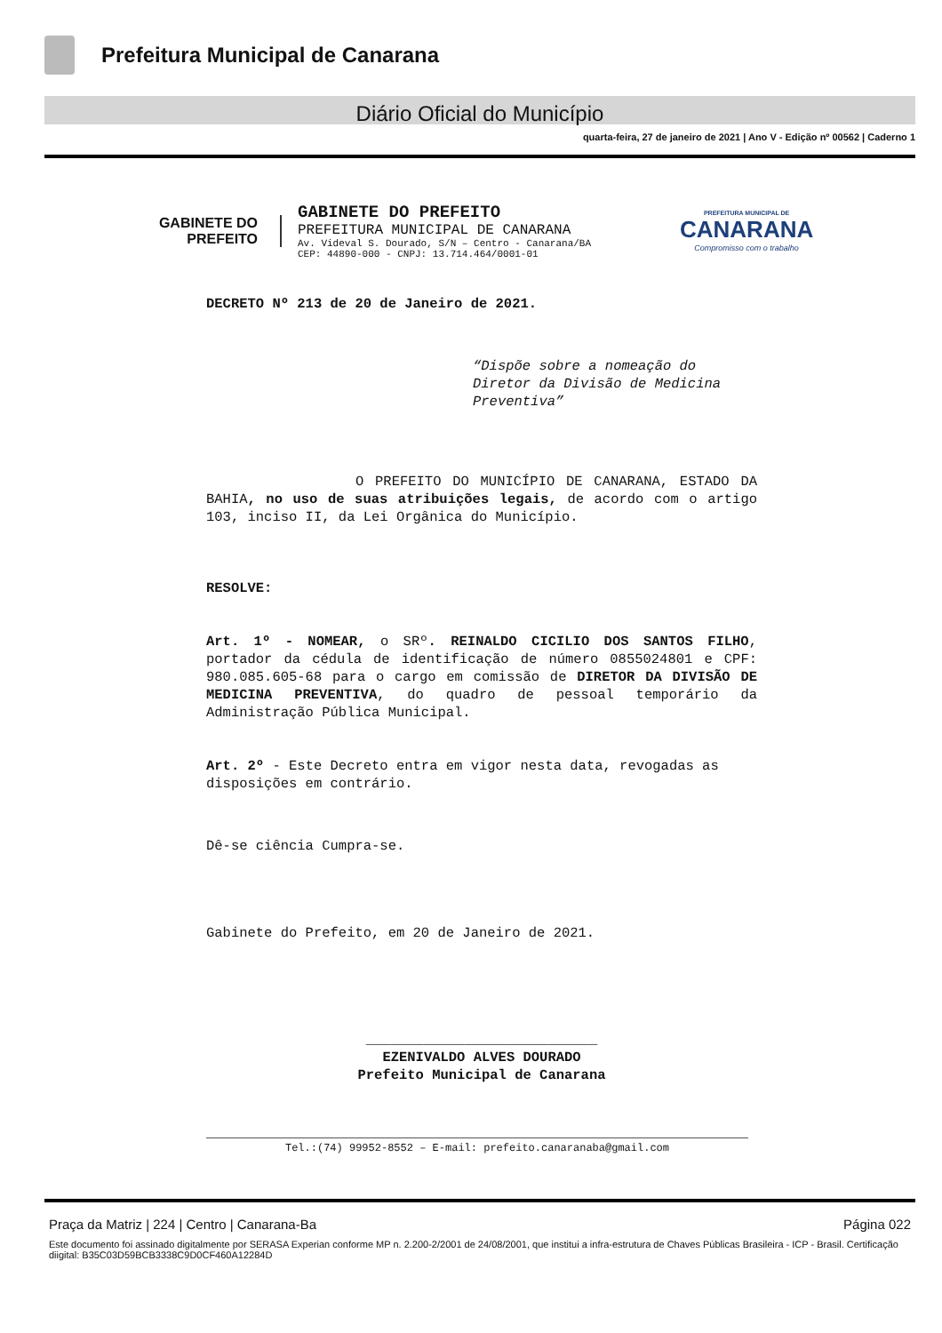Prefeitura Municipal de Canarana
Diário Oficial do Município
quarta-feira, 27 de janeiro de 2021 | Ano V - Edição nº 00562 | Caderno 1
GABINETE DO
PREFEITO
GABINETE DO PREFEITO
PREFEITURA MUNICIPAL DE CANARANA
Av. Videval S. Dourado, S/N – Centro - Canarana/BA
CEP: 44890-000 - CNPJ: 13.714.464/0001-01
PREFEITURA MUNICIPAL DE
CANARANA
Compromisso com o trabalho
DECRETO Nº 213 de 20 de Janeiro de 2021.
“Dispõe sobre a nomeação do Diretor da Divisão de Medicina Preventiva”
O PREFEITO DO MUNICÍPIO DE CANARANA, ESTADO DA BAHIA, no uso de suas atribuições legais, de acordo com o artigo 103, inciso II, da Lei Orgânica do Município.
RESOLVE:
Art. 1º - NOMEAR, o SRº. REINALDO CICILIO DOS SANTOS FILHO, portador da cédula de identificação de número 0855024801 e CPF: 980.085.605-68 para o cargo em comissão de DIRETOR DA DIVISÃO DE MEDICINA PREVENTIVA, do quadro de pessoal temporário da Administração Pública Municipal.
Art. 2º - Este Decreto entra em vigor nesta data, revogadas as disposições em contrário.
Dê-se ciência Cumpra-se.
Gabinete do Prefeito, em 20 de Janeiro de 2021.
____________________________
EZENIVALDO ALVES DOURADO
Prefeito Municipal de Canarana
Tel.:(74) 99952-8552 – E-mail: prefeito.canaranaba@gmail.com
Praça da Matriz | 224 | Centro | Canarana-Ba Página 022
Este documento foi assinado digitalmente por SERASA Experian conforme MP n. 2.200-2/2001 de 24/08/2001, que institui a infra-estrutura de Chaves Públicas Brasileira - ICP - Brasil. Certificação diigital: B35C03D59BCB3338C9D0CF460A12284D